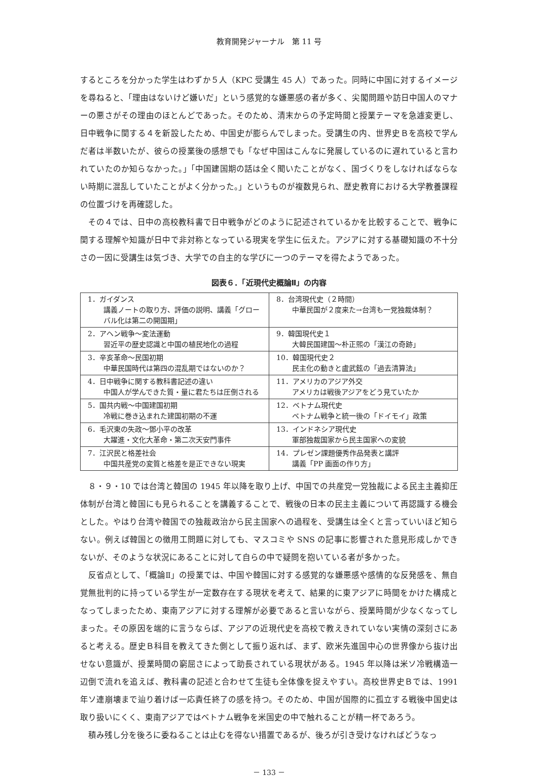教育開発ジャーナル　第 11 号
するところを分かった学生はわずか５人（KPC 受講生 45 人）であった。同時に中国に対するイメージを尋ねると、「理由はないけど嫌いだ」という感覚的な嫌悪感の者が多く、尖閣問題や訪日中国人のマナーの悪さがその理由のほとんどであった。そのため、清末からの予定時間と授業テーマを急遽変更し、日中戦争に関する４を新設したため、中国史が膨らんでしまった。受講生の内、世界史Ｂを高校で学んだ者は半数いたが、彼らの授業後の感想でも「なぜ中国はこんなに発展しているのに遅れていると言われていたのか知らなかった。」「中国建国期の話は全く聞いたことがなく、国づくりをしなければならない時期に混乱していたことがよく分かった。」というものが複数見られ、歴史教育における大学教養課程の位置づけを再確認した。
その４では、日中の高校教科書で日中戦争がどのように記述されているかを比較することで、戦争に関する理解や知識が日中で非対称となっている現実を学生に伝えた。アジアに対する基礎知識の不十分さの一因に受講生は気づき、大学での自主的な学びに一つのテーマを得たようであった。
図表６．「近現代史概論Ⅱ」の内容
| 1．ガイダンス 講義ノートの取り方、評価の説明、講義「グローバル化は第二の開国期」 | 8．台湾現代史（２時間） 中華民国が２度来た→台湾も一党独裁体制？ |
| 2．アヘン戦争～変法運動 習近平の歴史認識と中国の植民地化の過程 | 9．韓国現代史１ 大韓民国建国～朴正煕の「漢江の奇跡」 |
| 3．辛亥革命～民国初期 中華民国時代は第四の混乱期ではないのか？ | 10．韓国現代史２ 民主化の動きと盧武鉉の「過去清算法」 |
| 4．日中戦争に関する教科書記述の違い 中国人が学んできた質・量に君たちは圧倒される | 11．アメリカのアジア外交 アメリカは戦後アジアをどう見ていたか |
| 5．国共内戦～中国建国初期 冷戦に巻き込まれた建国初期の不運 | 12．ベトナム現代史 ベトナム戦争と統一後の「ドイモイ」政策 |
| 6．毛沢東の失政～鄧小平の改革 大躍進・文化大革命・第二次天安門事件 | 13．インドネシア現代史 軍部独裁国家から民主国家への変貌 |
| 7．江沢民と格差社会 中国共産党の変質と格差を是正できない現実 | 14．プレゼン課題優秀作品発表と講評 講義「PP 画面の作り方」 |
８・９・10 では台湾と韓国の 1945 年以降を取り上げ、中国での共産党一党独裁による民主主義抑圧体制が台湾と韓国にも見られることを講義することで、戦後の日本の民主主義について再認識する機会とした。やはり台湾や韓国での独裁政治から民主国家への過程を、受講生は全くと言っていいほど知らない。例えば韓国との徴用工問題に対しても、マスコミや SNS の記事に影響された意見形成しかできないが、そのような状況にあることに対して自らの中で疑問を抱いている者が多かった。
反省点として、「概論Ⅱ」の授業では、中国や韓国に対する感覚的な嫌悪感や感情的な反発感を、無自覚無批判的に持っている学生が一定数存在する現状を考えて、結果的に東アジアに時間をかけた構成となってしまったため、東南アジアに対する理解が必要であると言いながら、授業時間が少なくなってしまった。その原因を端的に言うならば、アジアの近現代史を高校で教えきれていない実情の深刻さにあると考える。歴史Ｂ科目を教えてきた側として振り返れば、まず、欧米先進国中心の世界像から抜け出せない意識が、授業時間の窮屈さによって助長されている現状がある。1945 年以降は米ソ冷戦構造一辺倒で流れを追えば、教科書の記述と合わせて生徒も全体像を捉えやすい。高校世界史Ｂでは、1991 年ソ連崩壊まで辿り着けば一応責任終了の感を持つ。そのため、中国が国際的に孤立する戦後中国史は取り扱いにくく、東南アジアではベトナム戦争を米国史の中で触れることが精一杯であろう。
積み残し分を後ろに委ねることは止むを得ない措置であるが、後ろが引き受けなければどうなっ
－ 133 －